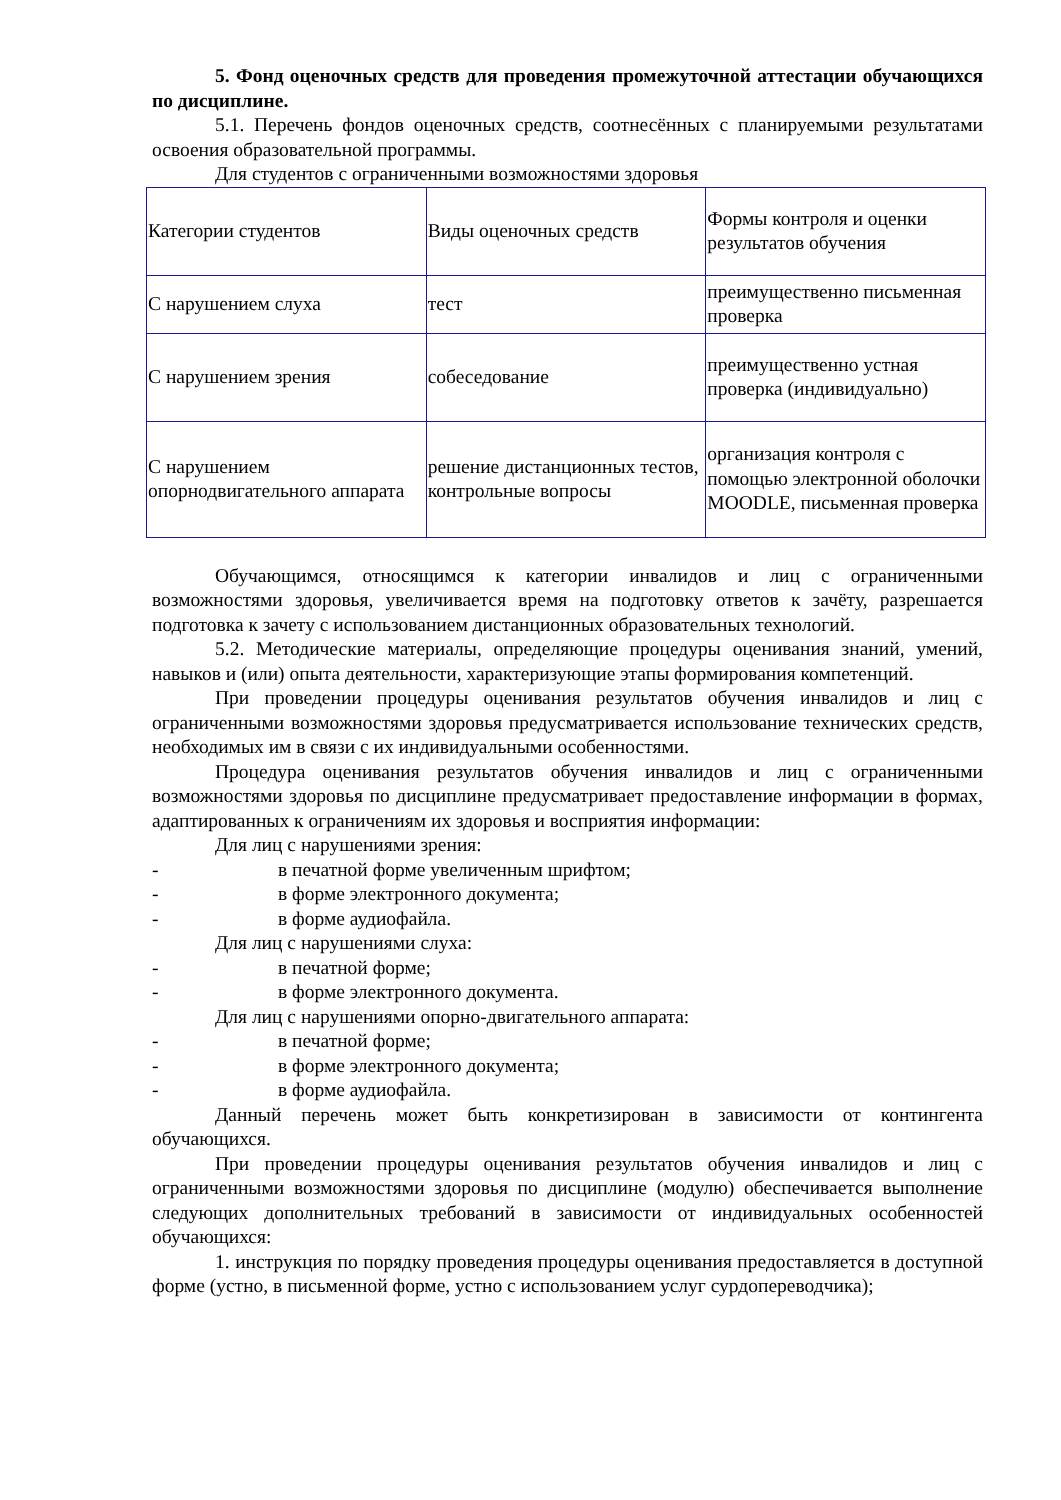5. Фонд оценочных средств для проведения промежуточной аттестации обучающихся по дисциплине.
5.1. Перечень фондов оценочных средств, соотнесённых с планируемыми результатами освоения образовательной программы.
Для студентов с ограниченными возможностями здоровья
| Категории студентов | Виды оценочных средств | Формы контроля и оценки результатов обучения |
| С нарушением слуха | тест | преимущественно письменная проверка |
| С нарушением зрения | собеседование | преимущественно устная проверка (индивидуально) |
| С нарушением опорнодвигательного аппарата | решение дистанционных тестов, контрольные вопросы | организация контроля с помощью электронной оболочки MOODLE, письменная проверка |
Обучающимся, относящимся к категории инвалидов и лиц с ограниченными возможностями здоровья, увеличивается время на подготовку ответов к зачёту, разрешается подготовка к зачету с использованием дистанционных образовательных технологий.
5.2. Методические материалы, определяющие процедуры оценивания знаний, умений, навыков и (или) опыта деятельности, характеризующие этапы формирования компетенций.
При проведении процедуры оценивания результатов обучения инвалидов и лиц с ограниченными возможностями здоровья предусматривается использование технических средств, необходимых им в связи с их индивидуальными особенностями.
Процедура оценивания результатов обучения инвалидов и лиц с ограниченными возможностями здоровья по дисциплине предусматривает предоставление информации в формах, адаптированных к ограничениям их здоровья и восприятия информации:
Для лиц с нарушениями зрения:
- в печатной форме увеличенным шрифтом;
- в форме электронного документа;
- в форме аудиофайла.
Для лиц с нарушениями слуха:
- в печатной форме;
- в форме электронного документа.
Для лиц с нарушениями опорно-двигательного аппарата:
- в печатной форме;
- в форме электронного документа;
- в форме аудиофайла.
Данный перечень может быть конкретизирован в зависимости от контингента обучающихся.
При проведении процедуры оценивания результатов обучения инвалидов и лиц с ограниченными возможностями здоровья по дисциплине (модулю) обеспечивается выполнение следующих дополнительных требований в зависимости от индивидуальных особенностей обучающихся:
1. инструкция по порядку проведения процедуры оценивания предоставляется в доступной форме (устно, в письменной форме, устно с использованием услуг сурдопереводчика);